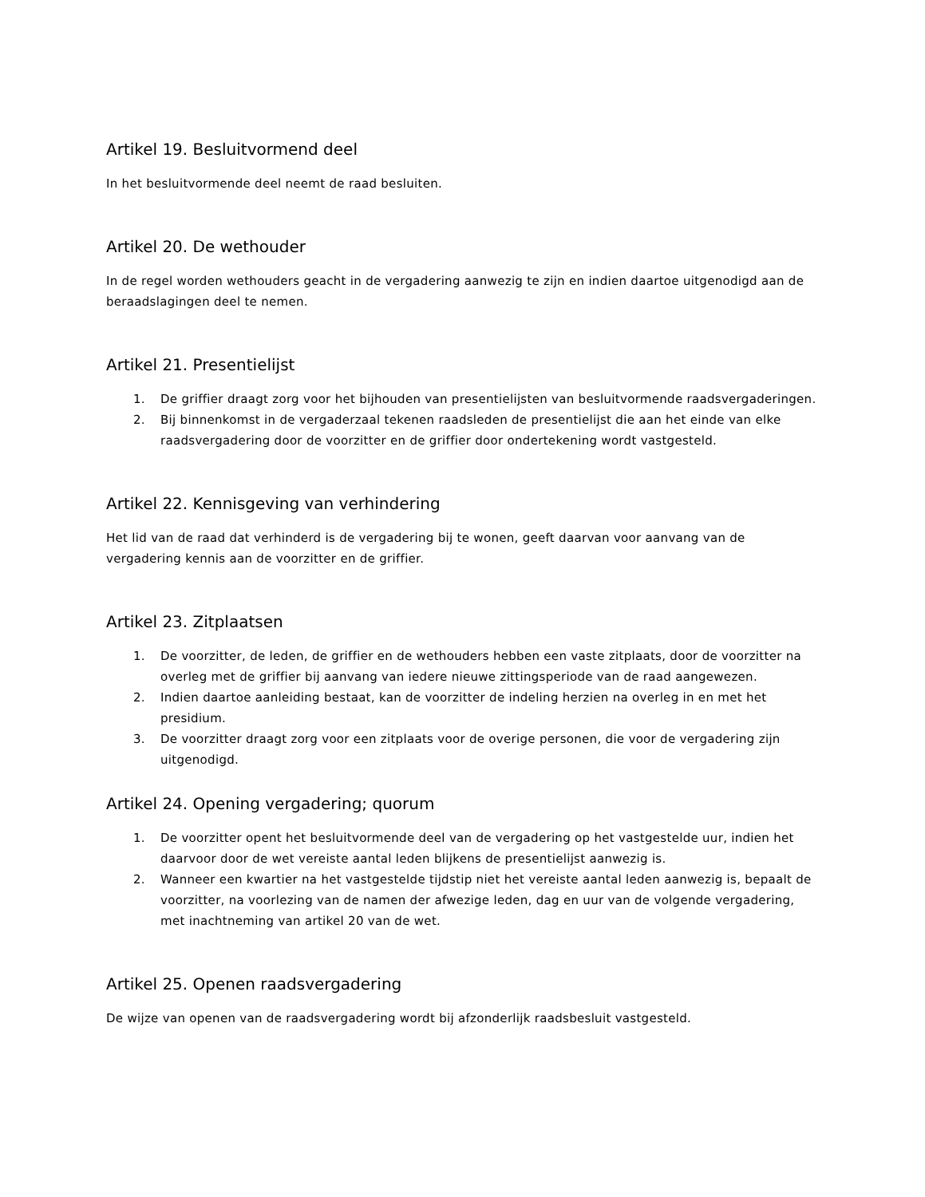Artikel 19. Besluitvormend deel
In het besluitvormende deel neemt de raad besluiten.
Artikel 20. De wethouder
In de regel worden wethouders geacht in de vergadering aanwezig te zijn en indien daartoe uitgenodigd aan de beraadslagingen deel te nemen.
Artikel 21. Presentielijst
1. De griffier draagt zorg voor het bijhouden van presentielijsten van besluitvormende raadsvergaderingen.
2. Bij binnenkomst in de vergaderzaal tekenen raadsleden de presentielijst die aan het einde van elke raadsvergadering door de voorzitter en de griffier door ondertekening wordt vastgesteld.
Artikel 22. Kennisgeving van verhindering
Het lid van de raad dat verhinderd is de vergadering bij te wonen, geeft daarvan voor aanvang van de vergadering kennis aan de voorzitter en de griffier.
Artikel 23. Zitplaatsen
1. De voorzitter, de leden, de griffier en de wethouders hebben een vaste zitplaats, door de voorzitter na overleg met de griffier bij aanvang van iedere nieuwe zittingsperiode van de raad aangewezen.
2. Indien daartoe aanleiding bestaat, kan de voorzitter de indeling herzien na overleg in en met het presidium.
3. De voorzitter draagt zorg voor een zitplaats voor de overige personen, die voor de vergadering zijn uitgenodigd.
Artikel 24. Opening vergadering; quorum
1. De voorzitter opent het besluitvormende deel van de vergadering op het vastgestelde uur, indien het daarvoor door de wet vereiste aantal leden blijkens de presentielijst aanwezig is.
2. Wanneer een kwartier na het vastgestelde tijdstip niet het vereiste aantal leden aanwezig is, bepaalt de voorzitter, na voorlezing van de namen der afwezige leden, dag en uur van de volgende vergadering, met inachtneming van artikel 20 van de wet.
Artikel 25. Openen raadsvergadering
De wijze van openen van de raadsvergadering wordt bij afzonderlijk raadsbesluit vastgesteld.